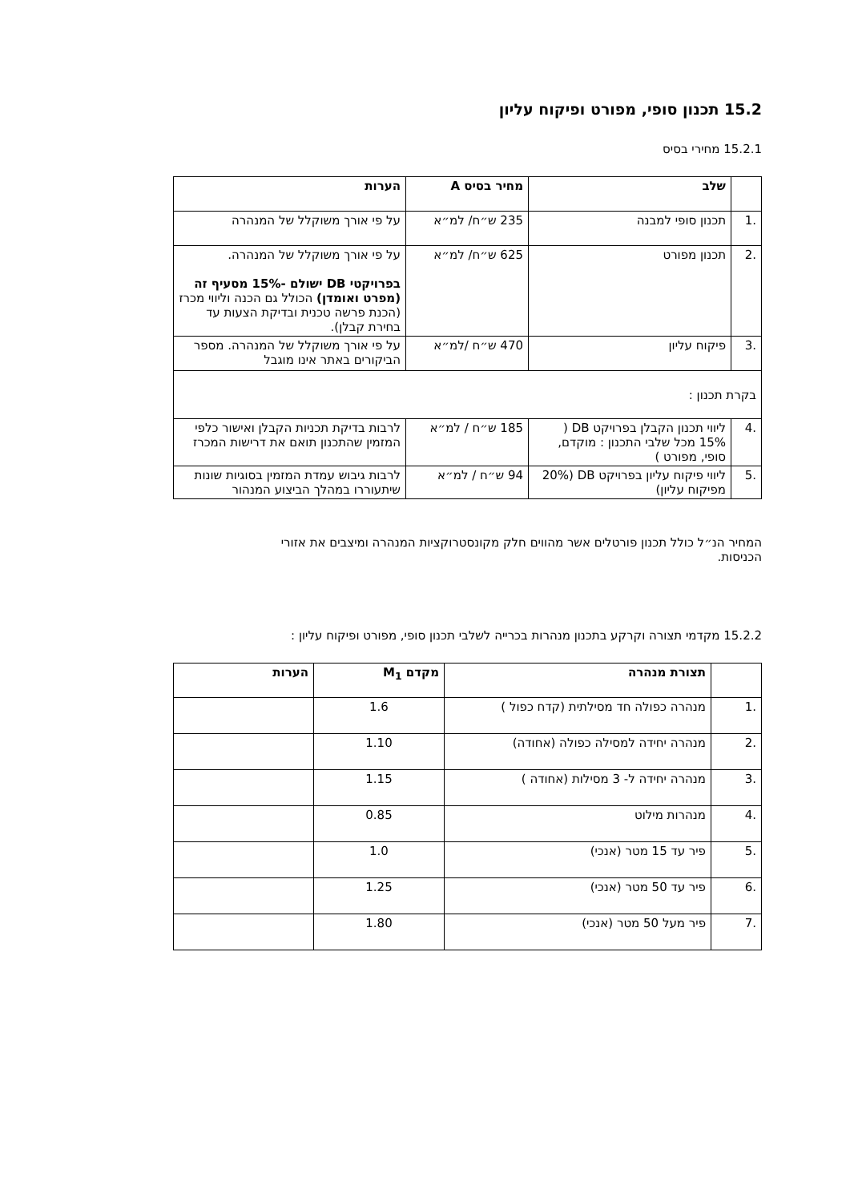15.2 תכנון סופי, מפורט ופיקוח עליון
15.2.1 מחירי בסיס
| | שלב | מחיר בסיס A | הערות |
| --- | --- | --- | --- |
| .1 | תכנון סופי למבנה | 235 ש״ח/ למ״א | על פי אורך משוקלל של המנהרה |
| .2 | תכנון מפורט | 625 ש״ח/ למ״א | על פי אורך משוקלל של המנהרה. בפרויקטי DB ישולם -15% מסעיף זה (מפרט ואומדן) הכולל גם הכנה וליווי מכרז (הכנת פרשה טכנית ובדיקת הצעות עד בחירת קבלן). |
| .3 | פיקוח עליון | 470 ש״ח /למ״א | על פי אורך משוקלל של המנהרה. מספר הביקורים באתר אינו מוגבל |
| בקרת תכנון : | | | |
| .4 | ליווי תכנון הקבלן בפרויקט DB ( 15% מכל שלבי התכנון : מוקדם, סופי, מפורט ) | 185 ש״ח / למ״א | לרבות בדיקת תכניות הקבלן ואישור כלפי המזמין שהתכנון תואם את דרישות המכרז |
| .5 | ליווי פיקוח עליון בפרויקט DB (20% מפיקוח עליון) | 94 ש״ח / למ״א | לרבות גיבוש עמדת המזמין בסוגיות שונות שיתעוררו במהלך הביצוע המנהור |
המחיר הנ״ל כולל תכנון פורטלים אשר מהווים חלק מקונסטרוקציות המנהרה ומיצבים את אזורי הכניסות.
15.2.2 מקדמי תצורה וקרקע בתכנון מנהרות בכרייה לשלבי תכנון סופי, מפורט ופיקוח עליון :
| | תצורת מנהרה | מקדם M<sub>1</sub> | הערות |
| --- | --- | --- | --- |
| .1 | מנהרה כפולה חד מסילתית (קדח כפול ) | 1.6 | |
| .2 | מנהרה יחידה למסילה כפולה (אחודה) | 1.10 | |
| .3 | מנהרה יחידה ל- 3 מסילות (אחודה ) | 1.15 | |
| .4 | מנהרות מילוט | 0.85 | |
| .5 | פיר עד 15 מטר (אנכי) | 1.0 | |
| .6 | פיר עד 50 מטר (אנכי) | 1.25 | |
| .7 | פיר מעל 50 מטר (אנכי) | 1.80 | |